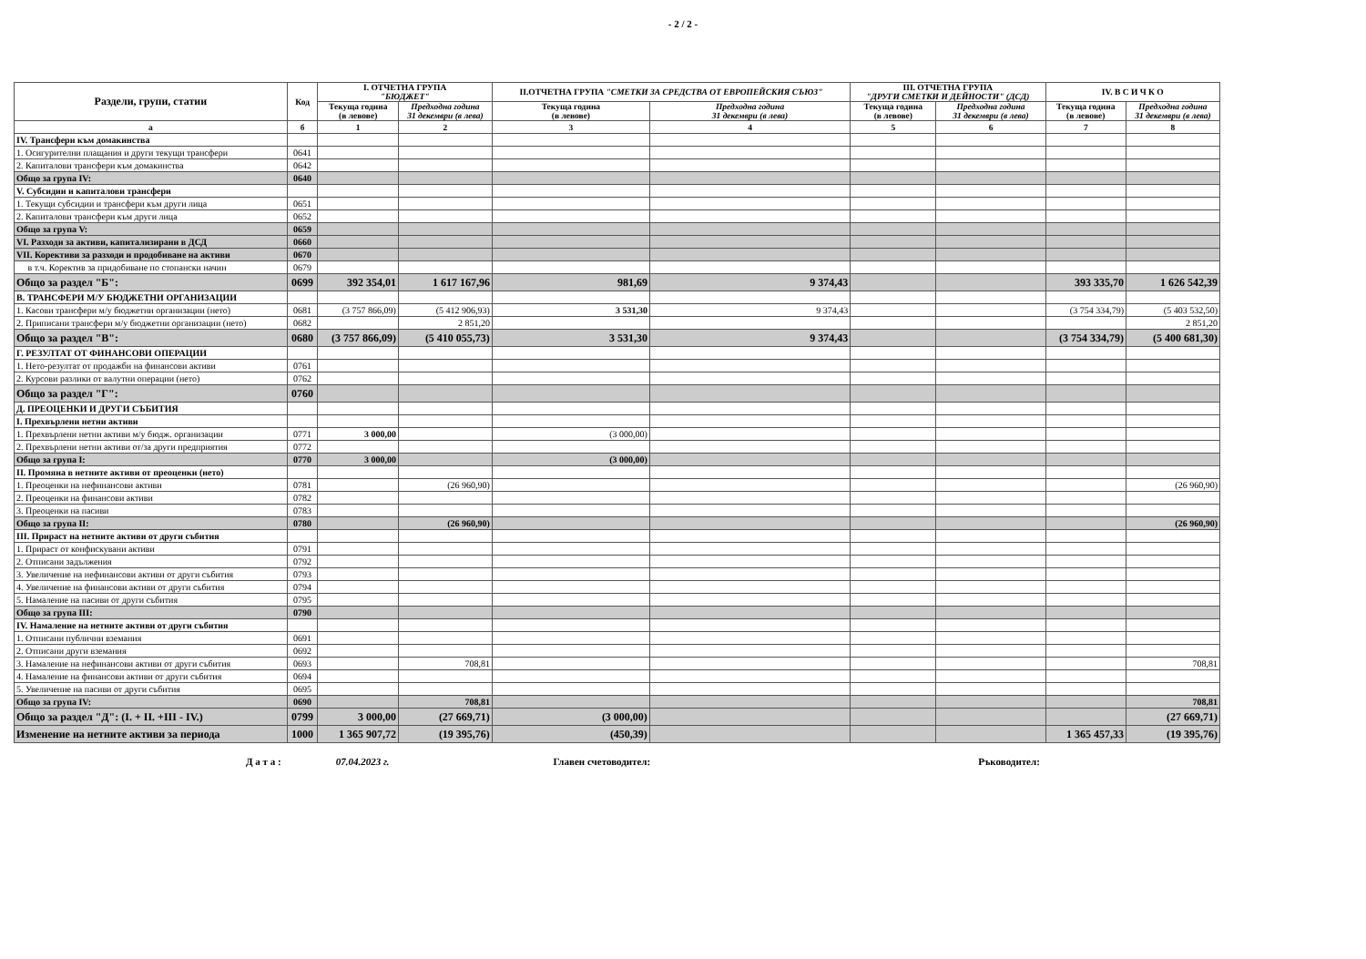- 2 / 2 -
| Раздели, групи, статии | Код | I. ОТЧЕТНА ГРУПА "БЮДЖЕТ" | | II.ОТЧЕТНА ГРУПА "СМЕТКИ ЗА СРЕДСТВА ОТ ЕВРОПЕЙСКИЯ СЪЮЗ" | | III. ОТЧЕТНА ГРУПА "ДРУГИ СМЕТКИ И ДЕЙНОСТИ" (ДСД) | | IV. В С И Ч К О | |
| --- | --- | --- | --- | --- | --- | --- | --- | --- | --- |
| | | Текуща година (в левове) | Предходна година 31 декември (в лева) | Текуща година (в левове) | Предходна година 31 декември (в лева) | Текуща година (в левове) | Предходна година 31 декември (в лева) | Текуща година (в левове) | Предходна година 31 декември (в лева) |
| а | б | 1 | 2 | 3 | 4 | 5 | 6 | 7 | 8 |
| IV. Трансфери към домакинства | | | | | | | | | |
| 1. Осигурителни плащания и други текущи трансфери | 0641 | | | | | | | | |
| 2. Капиталови трансфери към домакинства | 0642 | | | | | | | | |
| Общо за група IV: | 0640 | | | | | | | | |
| V. Субсидии и капиталови трансфери | | | | | | | | | |
| 1. Текущи субсидии и трансфери към други лица | 0651 | | | | | | | | |
| 2. Капиталови трансфери към други лица | 0652 | | | | | | | | |
| Общо за група V: | 0659 | | | | | | | | |
| VI. Разходи за активи, капитализирани в ДСД | 0660 | | | | | | | | |
| VII. Корективи за разходи и продобиване на активи | 0670 | | | | | | | | |
| в т.ч. Коректив за придобиване по стопански начин | 0679 | | | | | | | | |
| Общо за раздел "Б": | 0699 | 392 354,01 | 1 617 167,96 | 981,69 | 9 374,43 | | | 393 335,70 | 1 626 542,39 |
| В. ТРАНСФЕРИ М/У БЮДЖЕТНИ ОРГАНИЗАЦИИ | | | | | | | | | |
| 1. Касови трансфери м/у бюджетни организации (нето) | 0681 | (3 757 866,09) | (5 412 906,93) | 3 531,30 | 9 374,43 | | | (3 754 334,79) | (5 403 532,50) |
| 2. Приписани трансфери м/у бюджетни организации (нето) | 0682 | | 2 851,20 | | | | | | 2 851,20 |
| Общо за раздел "В": | 0680 | (3 757 866,09) | (5 410 055,73) | 3 531,30 | 9 374,43 | | | (3 754 334,79) | (5 400 681,30) |
| Г. РЕЗУЛТАТ ОТ ФИНАНСОВИ ОПЕРАЦИИ | | | | | | | | | |
| 1. Нето-резултат от продажби на финансови активи | 0761 | | | | | | | | |
| 2. Курсови разлики от валутни операции (нето) | 0762 | | | | | | | | |
| Общо за раздел "Г": | 0760 | | | | | | | | |
| Д. ПРЕОЦЕНКИ И ДРУГИ СЪБИТИЯ | | | | | | | | | |
| I. Прехвърлени нетни активи | | | | | | | | | |
| 1. Прехвърлени нетни активи м/у бюдж. организации | 0771 | 3 000,00 | | (3 000,00) | | | | | |
| 2. Прехвърлени нетни активи от/за други предприятия | 0772 | | | | | | | | |
| Общо за група I: | 0770 | 3 000,00 | | (3 000,00) | | | | | |
| II. Промяна в нетните активи от преоценки (нето) | | | | | | | | | |
| 1. Преоценки на нефинансови активи | 0781 | | (26 960,90) | | | | | | (26 960,90) |
| 2. Преоценки на финансови активи | 0782 | | | | | | | | |
| 3. Преоценки на пасиви | 0783 | | | | | | | | |
| Общо за група II: | 0780 | | (26 960,90) | | | | | | (26 960,90) |
| III. Прираст на нетните активи от други събития | | | | | | | | | |
| 1. Прираст от конфискувани активи | 0791 | | | | | | | | |
| 2. Отписани задължения | 0792 | | | | | | | | |
| 3. Увеличение на нефинансови активи от други събития | 0793 | | | | | | | | |
| 4. Увеличение на финансови активи от други събития | 0794 | | | | | | | | |
| 5. Намаление на пасиви от други събития | 0795 | | | | | | | | |
| Общо за група III: | 0790 | | | | | | | | |
| IV. Намаление на нетните активи от други събития | | | | | | | | | |
| 1. Отписани публични вземания | 0691 | | | | | | | | |
| 2. Отписани други вземания | 0692 | | | | | | | | |
| 3. Намаление на нефинансови активи от други събития | 0693 | | 708,81 | | | | | | 708,81 |
| 4. Намаление на финансови активи от други събития | 0694 | | | | | | | | |
| 5. Увеличение на пасиви от други събития | 0695 | | | | | | | | |
| Общо за група IV: | 0690 | | 708,81 | | | | | | 708,81 |
| Общо за раздел "Д": (I. + II. +III - IV.) | 0799 | 3 000,00 | (27 669,71) | (3 000,00) | | | | | (27 669,71) |
| Изменение на нетните активи за периода | 1000 | 1 365 907,72 | (19 395,76) | (450,39) | | | | 1 365 457,33 | (19 395,76) |
Д а т а : 07.04.2023 г. Главен счетоводител: Ръководител: